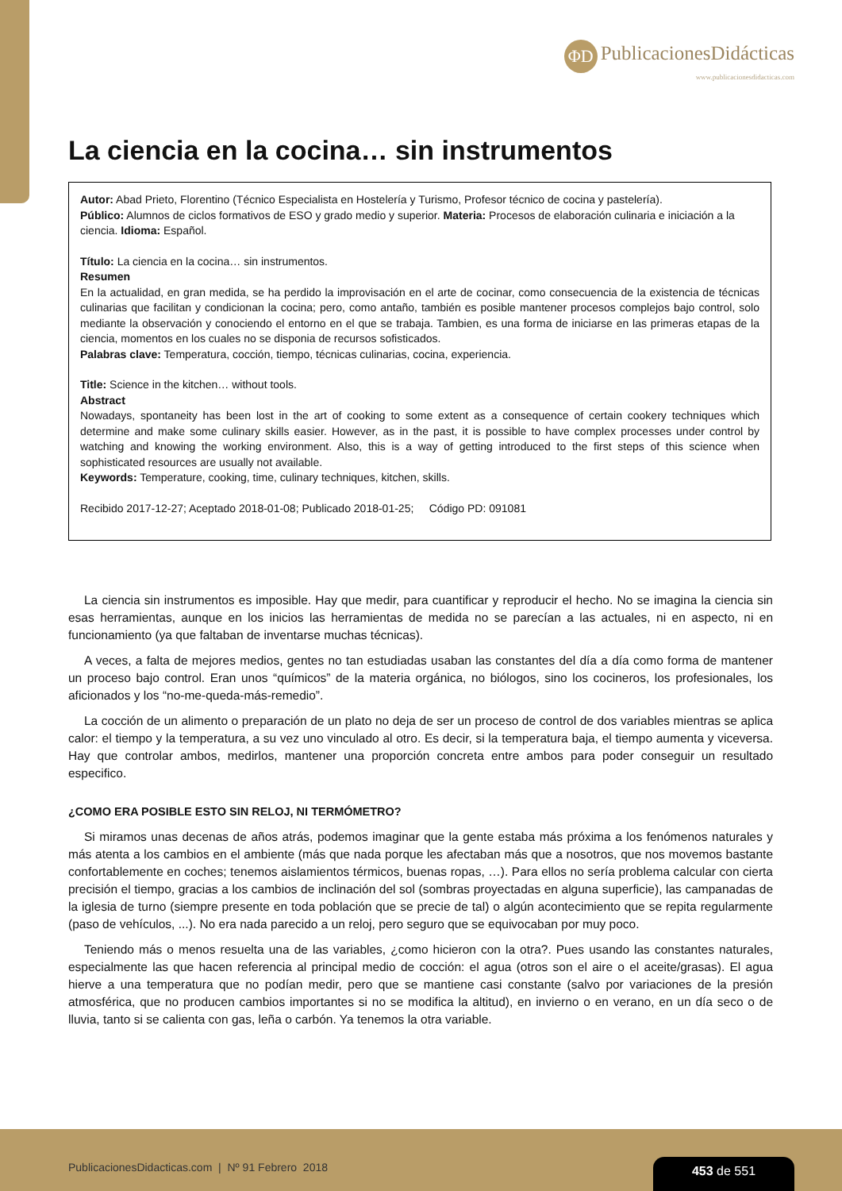ΦD PublicacionesDidácticas
www.publicacionesdidacticas.com
La ciencia en la cocina… sin instrumentos
Autor: Abad Prieto, Florentino (Técnico Especialista en Hostelería y Turismo, Profesor técnico de cocina y pastelería).
Público: Alumnos de ciclos formativos de ESO y grado medio y superior. Materia: Procesos de elaboración culinaria e iniciación a la ciencia. Idioma: Español.
Título: La ciencia en la cocina… sin instrumentos.
Resumen
En la actualidad, en gran medida, se ha perdido la improvisación en el arte de cocinar, como consecuencia de la existencia de técnicas culinarias que facilitan y condicionan la cocina; pero, como antaño, también es posible mantener procesos complejos bajo control, solo mediante la observación y conociendo el entorno en el que se trabaja. Tambien, es una forma de iniciarse en las primeras etapas de la ciencia, momentos en los cuales no se disponia de recursos sofisticados.
Palabras clave: Temperatura, cocción, tiempo, técnicas culinarias, cocina, experiencia.
Title: Science in the kitchen… without tools.
Abstract
Nowadays, spontaneity has been lost in the art of cooking to some extent as a consequence of certain cookery techniques which determine and make some culinary skills easier. However, as in the past, it is possible to have complex processes under control by watching and knowing the working environment. Also, this is a way of getting introduced to the first steps of this science when sophisticated resources are usually not available.
Keywords: Temperature, cooking, time, culinary techniques, kitchen, skills.
Recibido 2017-12-27; Aceptado 2018-01-08; Publicado 2018-01-25; Código PD: 091081
La ciencia sin instrumentos es imposible. Hay que medir, para cuantificar y reproducir el hecho. No se imagina la ciencia sin esas herramientas, aunque en los inicios las herramientas de medida no se parecían a las actuales, ni en aspecto, ni en funcionamiento (ya que faltaban de inventarse muchas técnicas).
A veces, a falta de mejores medios, gentes no tan estudiadas usaban las constantes del día a día como forma de mantener un proceso bajo control. Eran unos “químicos” de la materia orgánica, no biólogos, sino los cocineros, los profesionales, los aficionados y los “no-me-queda-más-remedio”.
La cocción de un alimento o preparación de un plato no deja de ser un proceso de control de dos variables mientras se aplica calor: el tiempo y la temperatura, a su vez uno vinculado al otro. Es decir, si la temperatura baja, el tiempo aumenta y viceversa. Hay que controlar ambos, medirlos, mantener una proporción concreta entre ambos para poder conseguir un resultado especifico.
¿COMO ERA POSIBLE ESTO SIN RELOJ, NI TERMÓMETRO?
Si miramos unas decenas de años atrás, podemos imaginar que la gente estaba más próxima a los fenómenos naturales y más atenta a los cambios en el ambiente (más que nada porque les afectaban más que a nosotros, que nos movemos bastante confortablemente en coches; tenemos aislamientos térmicos, buenas ropas, …). Para ellos no sería problema calcular con cierta precisión el tiempo, gracias a los cambios de inclinación del sol (sombras proyectadas en alguna superficie), las campanadas de la iglesia de turno (siempre presente en toda población que se precie de tal) o algún acontecimiento que se repita regularmente (paso de vehículos, ...). No era nada parecido a un reloj, pero seguro que se equivocaban por muy poco.
Teniendo más o menos resuelta una de las variables, ¿como hicieron con la otra?. Pues usando las constantes naturales, especialmente las que hacen referencia al principal medio de cocción: el agua (otros son el aire o el aceite/grasas). El agua hierve a una temperatura que no podían medir, pero que se mantiene casi constante (salvo por variaciones de la presión atmosférica, que no producen cambios importantes si no se modifica la altitud), en invierno o en verano, en un día seco o de lluvia, tanto si se calienta con gas, leña o carbón. Ya tenemos la otra variable.
PublicacionesDidacticas.com | Nº 91 Febrero 2018
453 de 551